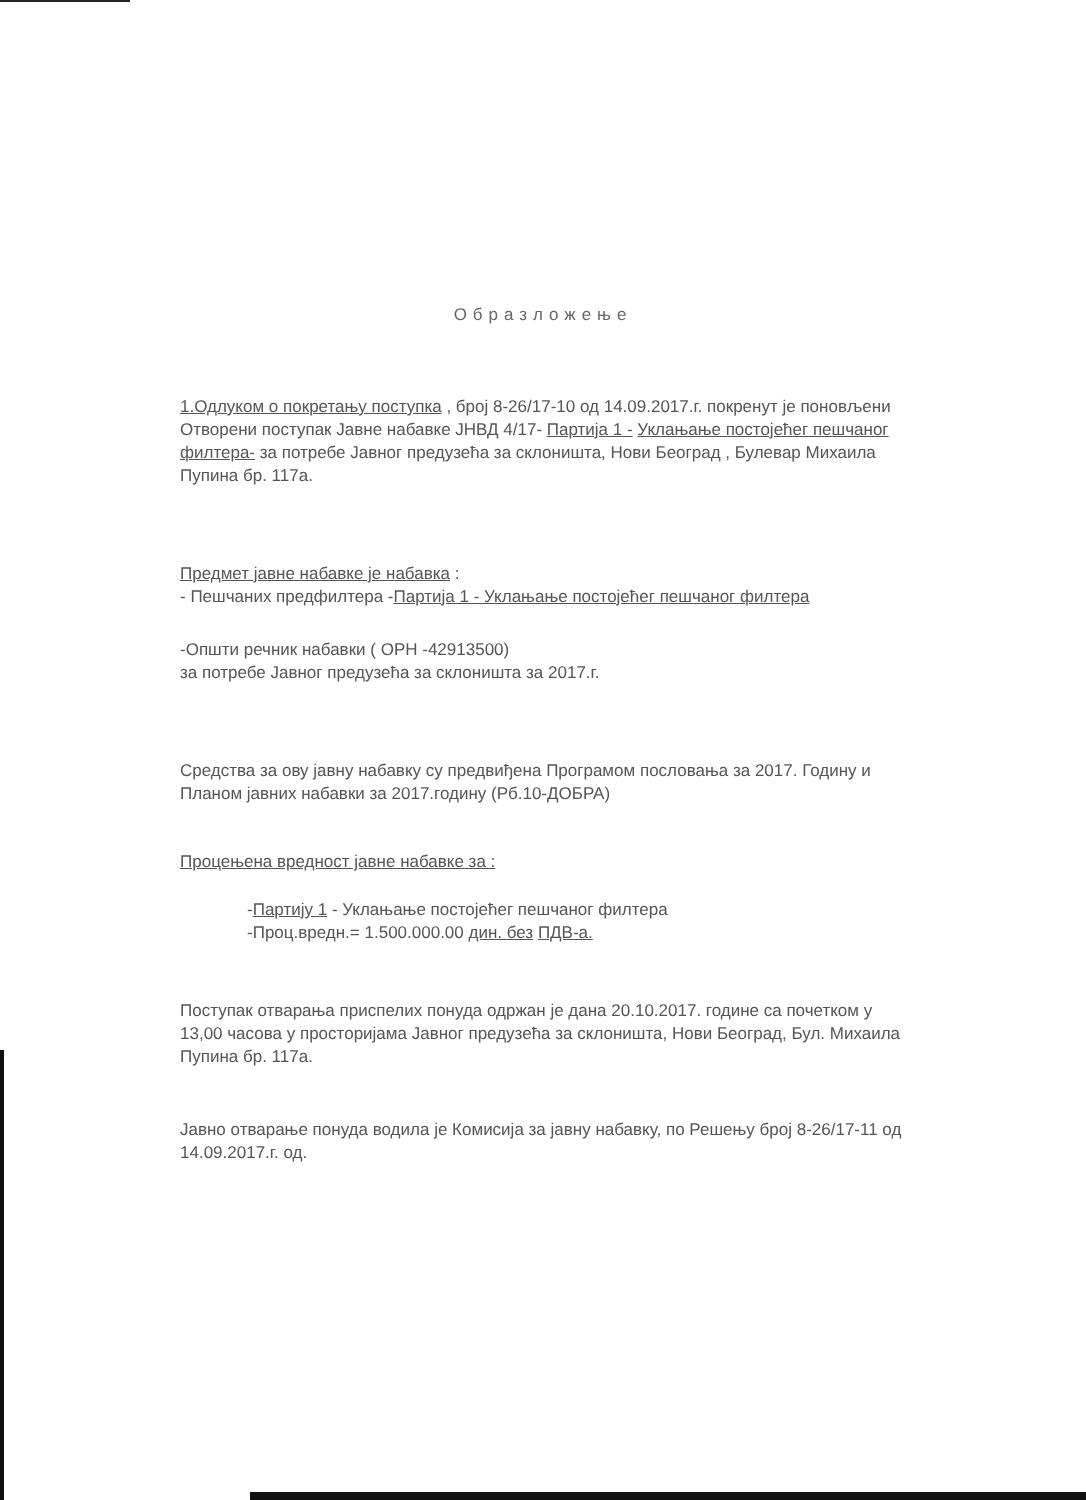Образложење
1.Одлуком о покретању поступка , број 8-26/17-10 од 14.09.2017.г. покренут је поновљени Отворени поступак Јавне набавке ЈНВД 4/17- Партија 1 - Уклањање постојећег пешчаног филтера- за потребе Јавног предузећа за склоништа, Нови Београд , Булевар Михаила Пупина бр. 117а.
Предмет јавне набавке је набавка :
- Пешчаних предфилтера -Партија 1 - Уклањање постојећег пешчаног филтера
-Општи речник набавки ( ОРН -42913500)
за потребе Јавног предузећа за склоништа за 2017.г.
Средства за ову јавну набавку су предвиђена Програмом пословања за 2017. Годину и Планом јавних набавки за 2017.годину (Рб.10-ДОБРА)
Процењена вредност јавне набавке за :
-Партију 1 - Уклањање постојећег пешчаног филтера
-Проц.вредн.= 1.500.000.00 дин. без ПДВ-а.
Поступак отварања приспелих понуда одржан је дана 20.10.2017. године са почетком у 13,00 часова у просторијама Јавног предузећа за склоништа, Нови Београд, Бул. Михаила Пупина бр. 117а.
Јавно отварање понуда водила је Комисија за јавну набавку, по Решењу број 8-26/17-11 од 14.09.2017.г. од.